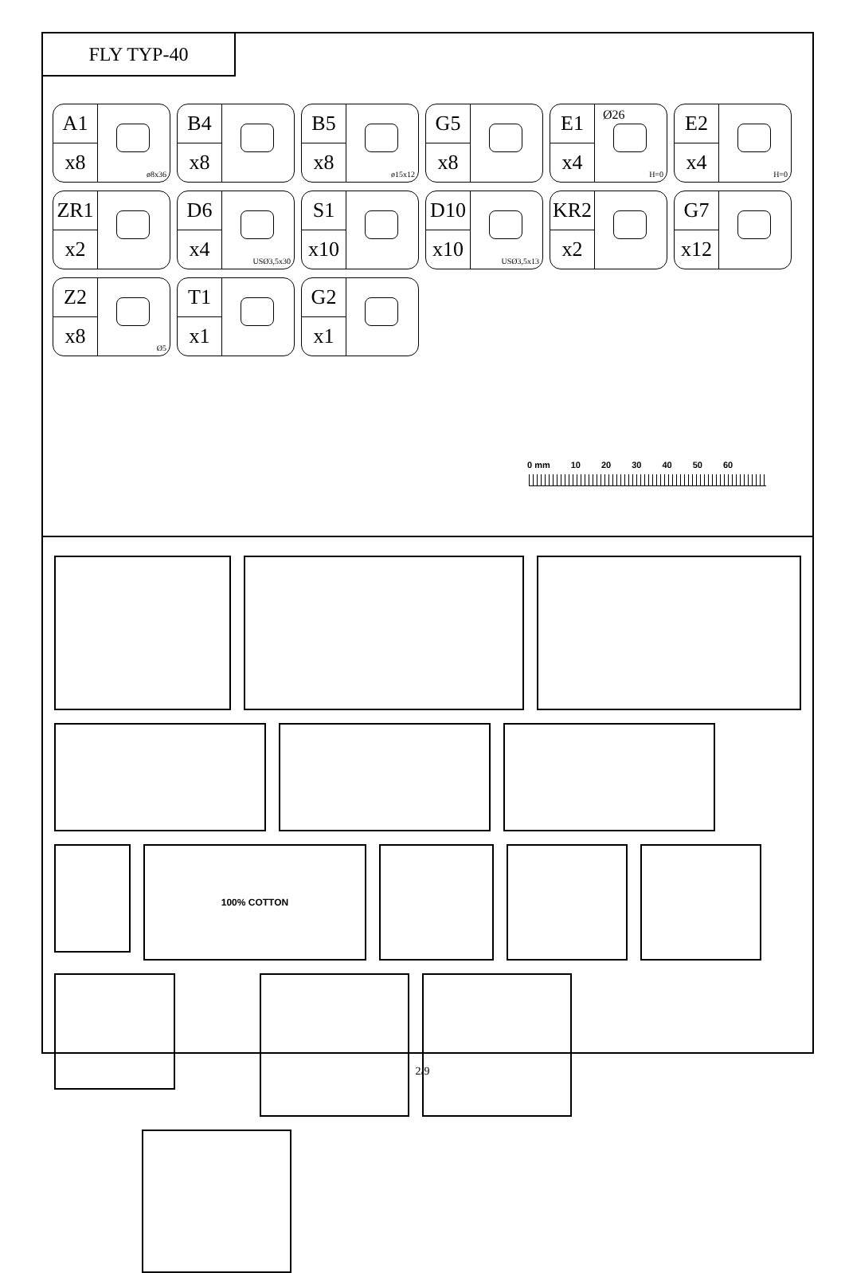FLY TYP-40
A1
x8
ø8x36
B4
x8
B5
x8
ø15x12
G5
x8
E1
x4
Ø26 H=0
E2
x4
H=0
ZR1
x2
D6
x4
USØ3,5x30
S1
x10
D10
x10
USØ3,5x13
KR2
x2
G7
x12
Z2
x8
Ø5
T1
x1
G2
x1
0 mm 10 20 30 40 50 60
100% COTTON
2/9